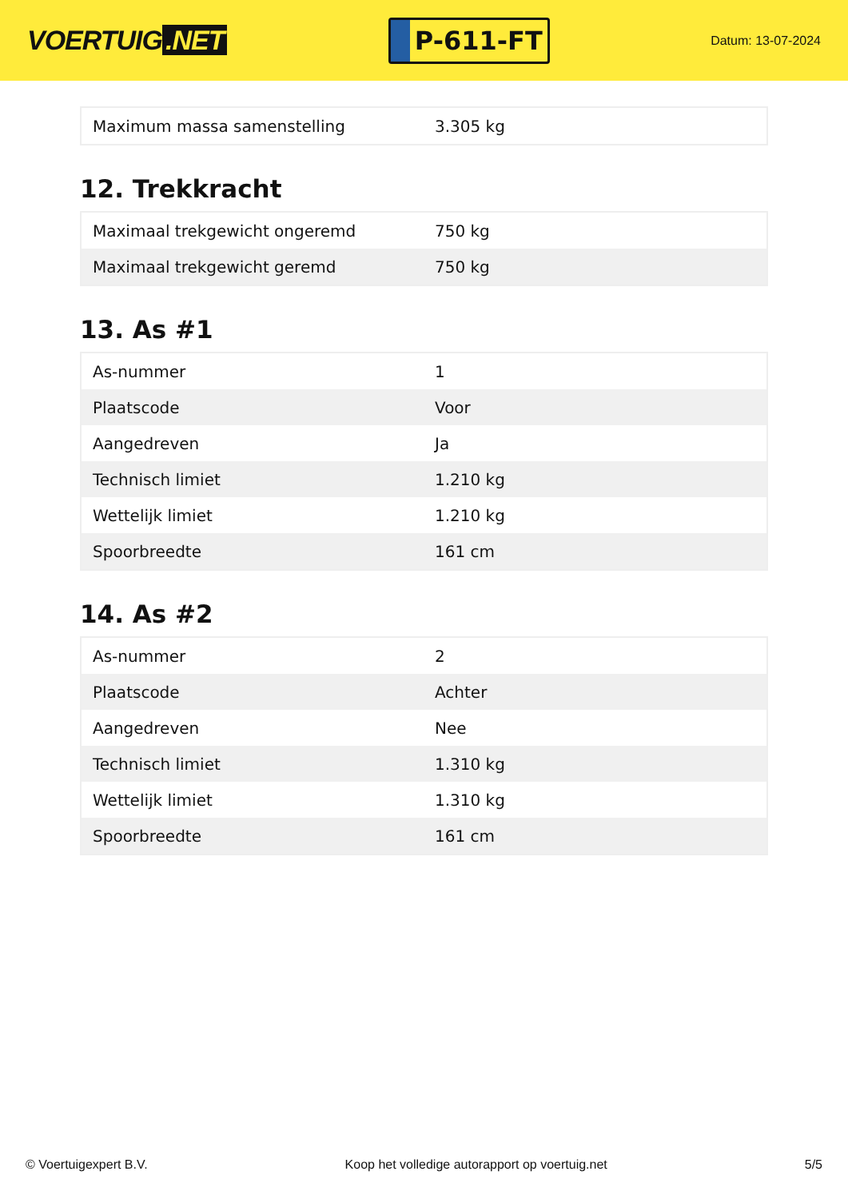VOERTUIG.NET
P-611-FT
Datum: 13-07-2024
| Maximum massa samenstelling | 3.305 kg |
12. Trekkracht
| Maximaal trekgewicht ongeremd | 750 kg |
| Maximaal trekgewicht geremd | 750 kg |
13. As #1
| As-nummer | 1 |
| Plaatscode | Voor |
| Aangedreven | Ja |
| Technisch limiet | 1.210 kg |
| Wettelijk limiet | 1.210 kg |
| Spoorbreedte | 161 cm |
14. As #2
| As-nummer | 2 |
| Plaatscode | Achter |
| Aangedreven | Nee |
| Technisch limiet | 1.310 kg |
| Wettelijk limiet | 1.310 kg |
| Spoorbreedte | 161 cm |
© Voertuigexpert B.V. Koop het volledige autorapport op voertuig.net 5/5